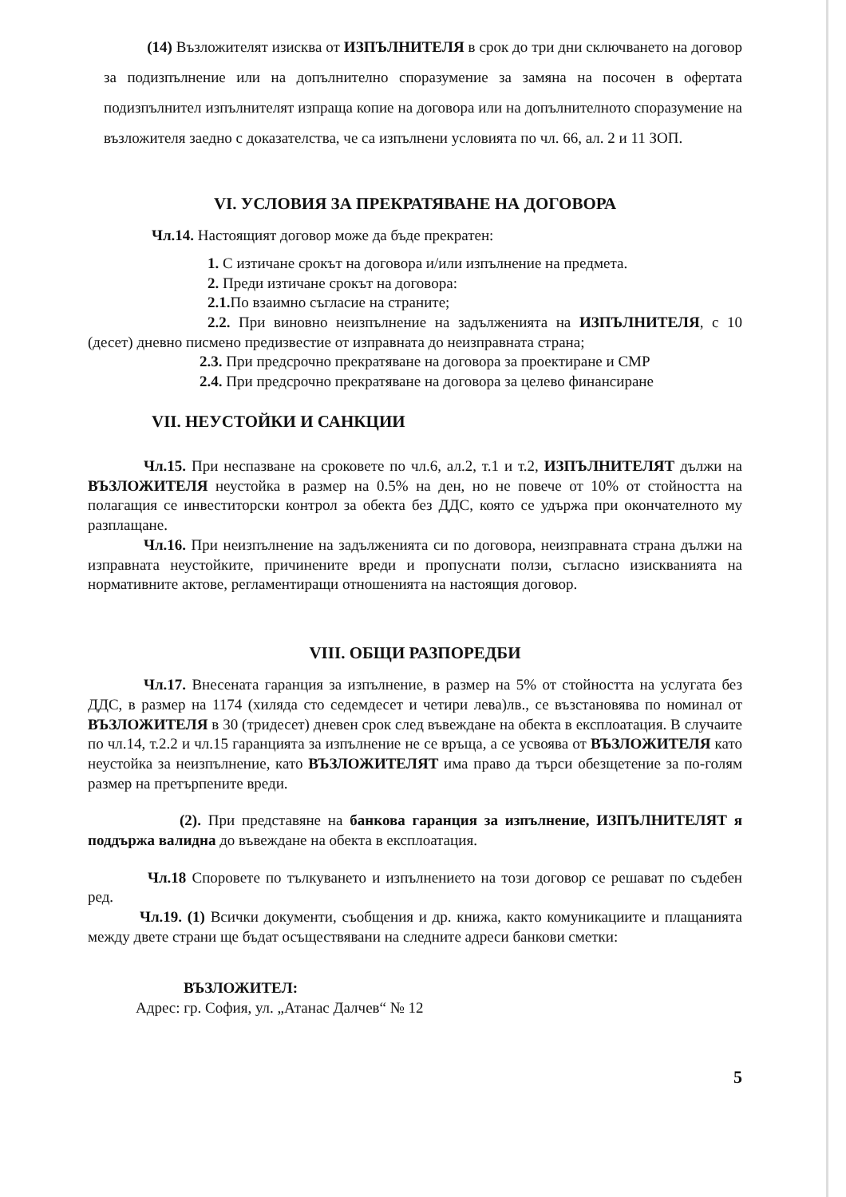(14) Възложителят изисква от ИЗПЪЛНИТЕЛЯ в срок до три дни сключването на договор за подизпълнение или на допълнително споразумение за замяна на посочен в офертата подизпълнител изпълнителят изпраща копие на договора или на допълнителното споразумение на възложителя заедно с доказателства, че са изпълнени условията по чл. 66, ал. 2 и 11 ЗОП.
VI. УСЛОВИЯ ЗА ПРЕКРАТЯВАНЕ НА ДОГОВОРА
Чл.14. Настоящият договор може да бъде прекратен:
1. С изтичане срокът на договора и/или изпълнение на предмета.
2. Преди изтичане срокът на договора:
2.1. По взаимно съгласие на страните;
2.2. При виновно неизпълнение на задълженията на ИЗПЪЛНИТЕЛЯ, с 10 (десет) дневно писмено предизвестие от изправната до неизправната страна;
2.3. При предсрочно прекратяване на договора за проектиране и СМР
2.4. При предсрочно прекратяване на договора за целево финансиране
VII. НЕУСТОЙКИ И САНКЦИИ
Чл.15. При неспазване на сроковете по чл.6, ал.2, т.1 и т.2, ИЗПЪЛНИТЕЛЯТ дължи на ВЪЗЛОЖИТЕЛЯ неустойка в размер на 0.5% на ден, но не повече от 10% от стойността на полагащия се инвеститорски контрол за обекта без ДДС, която се удържа при окончателното му разплащане.
Чл.16. При неизпълнение на задълженията си по договора, неизправната страна дължи на изправната неустойките, причинените вреди и пропуснати ползи, съгласно изискванията на нормативните актове, регламентиращи отношенията на настоящия договор.
VIII. ОБЩИ РАЗПОРЕДБИ
Чл.17. Внесената гаранция за изпълнение, в размер на 5% от стойността на услугата без ДДС, в размер на 1174 (хиляда сто седемдесет и четири лева)лв., се възстановява по номинал от ВЪЗЛОЖИТЕЛЯ в 30 (тридесет) дневен срок след въвеждане на обекта в експлоатация. В случаите по чл.14, т.2.2 и чл.15 гаранцията за изпълнение не се връща, а се усвоява от ВЪЗЛОЖИТЕЛЯ като неустойка за неизпълнение, като ВЪЗЛОЖИТЕЛЯТ има право да търси обезщетение за по-голям размер на претърпените вреди.
(2). При представяне на банкова гаранция за изпълнение, ИЗПЪЛНИТЕЛЯТ я поддържа валидна до въвеждане на обекта в експлоатация.
Чл.18 Споровете по тълкуването и изпълнението на този договор се решават по съдебен ред.
Чл.19. (1) Всички документи, съобщения и др. книжа, както комуникациите и плащанията между двете страни ще бъдат осъществявани на следните адреси банкови сметки:
ВЪЗЛОЖИТЕЛ:
Адрес: гр. София, ул. „Атанас Далчев“ № 12
5